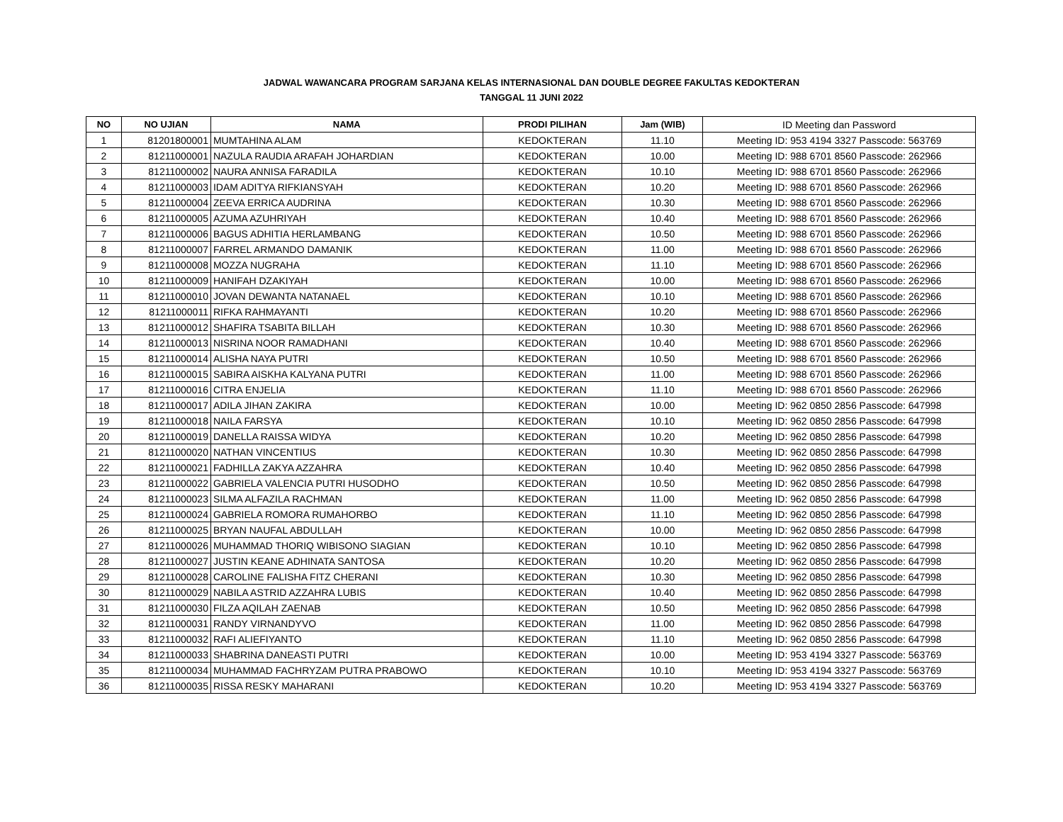JADWAL WAWANCARA PROGRAM SARJANA KELAS INTERNASIONAL DAN DOUBLE DEGREE FAKULTAS KEDOKTERAN
TANGGAL 11 JUNI 2022
| NO | NO UJIAN | NAMA | PRODI PILIHAN | Jam (WIB) | ID Meeting dan Password |
| --- | --- | --- | --- | --- | --- |
| 1 | 81201800001 | MUMTAHINA ALAM | KEDOKTERAN | 11.10 | Meeting ID: 953 4194 3327 Passcode: 563769 |
| 2 | 81211000001 | NAZULA RAUDIA ARAFAH JOHARDIAN | KEDOKTERAN | 10.00 | Meeting ID: 988 6701 8560 Passcode: 262966 |
| 3 | 81211000002 | NAURA ANNISA FARADILA | KEDOKTERAN | 10.10 | Meeting ID: 988 6701 8560 Passcode: 262966 |
| 4 | 81211000003 | IDAM ADITYA RIFKIANSYAH | KEDOKTERAN | 10.20 | Meeting ID: 988 6701 8560 Passcode: 262966 |
| 5 | 81211000004 | ZEEVA ERRICA AUDRINA | KEDOKTERAN | 10.30 | Meeting ID: 988 6701 8560 Passcode: 262966 |
| 6 | 81211000005 | AZUMA AZUHRIYAH | KEDOKTERAN | 10.40 | Meeting ID: 988 6701 8560 Passcode: 262966 |
| 7 | 81211000006 | BAGUS ADHITIA HERLAMBANG | KEDOKTERAN | 10.50 | Meeting ID: 988 6701 8560 Passcode: 262966 |
| 8 | 81211000007 | FARREL ARMANDO DAMANIK | KEDOKTERAN | 11.00 | Meeting ID: 988 6701 8560 Passcode: 262966 |
| 9 | 81211000008 | MOZZA NUGRAHA | KEDOKTERAN | 11.10 | Meeting ID: 988 6701 8560 Passcode: 262966 |
| 10 | 81211000009 | HANIFAH DZAKIYAH | KEDOKTERAN | 10.00 | Meeting ID: 988 6701 8560 Passcode: 262966 |
| 11 | 81211000010 | JOVAN DEWANTA NATANAEL | KEDOKTERAN | 10.10 | Meeting ID: 988 6701 8560 Passcode: 262966 |
| 12 | 81211000011 | RIFKA RAHMAYANTI | KEDOKTERAN | 10.20 | Meeting ID: 988 6701 8560 Passcode: 262966 |
| 13 | 81211000012 | SHAFIRA TSABITA BILLAH | KEDOKTERAN | 10.30 | Meeting ID: 988 6701 8560 Passcode: 262966 |
| 14 | 81211000013 | NISRINA NOOR RAMADHANI | KEDOKTERAN | 10.40 | Meeting ID: 988 6701 8560 Passcode: 262966 |
| 15 | 81211000014 | ALISHA NAYA PUTRI | KEDOKTERAN | 10.50 | Meeting ID: 988 6701 8560 Passcode: 262966 |
| 16 | 81211000015 | SABIRA AISKHA KALYANA PUTRI | KEDOKTERAN | 11.00 | Meeting ID: 988 6701 8560 Passcode: 262966 |
| 17 | 81211000016 | CITRA ENJELIA | KEDOKTERAN | 11.10 | Meeting ID: 988 6701 8560 Passcode: 262966 |
| 18 | 81211000017 | ADILA JIHAN ZAKIRA | KEDOKTERAN | 10.00 | Meeting ID: 962 0850 2856 Passcode: 647998 |
| 19 | 81211000018 | NAILA FARSYA | KEDOKTERAN | 10.10 | Meeting ID: 962 0850 2856 Passcode: 647998 |
| 20 | 81211000019 | DANELLA RAISSA WIDYA | KEDOKTERAN | 10.20 | Meeting ID: 962 0850 2856 Passcode: 647998 |
| 21 | 81211000020 | NATHAN VINCENTIUS | KEDOKTERAN | 10.30 | Meeting ID: 962 0850 2856 Passcode: 647998 |
| 22 | 81211000021 | FADHILLA ZAKYA AZZAHRA | KEDOKTERAN | 10.40 | Meeting ID: 962 0850 2856 Passcode: 647998 |
| 23 | 81211000022 | GABRIELA VALENCIA PUTRI HUSODHO | KEDOKTERAN | 10.50 | Meeting ID: 962 0850 2856 Passcode: 647998 |
| 24 | 81211000023 | SILMA ALFAZILA RACHMAN | KEDOKTERAN | 11.00 | Meeting ID: 962 0850 2856 Passcode: 647998 |
| 25 | 81211000024 | GABRIELA ROMORA RUMAHORBO | KEDOKTERAN | 11.10 | Meeting ID: 962 0850 2856 Passcode: 647998 |
| 26 | 81211000025 | BRYAN NAUFAL ABDULLAH | KEDOKTERAN | 10.00 | Meeting ID: 962 0850 2856 Passcode: 647998 |
| 27 | 81211000026 | MUHAMMAD THORIQ WIBISONO SIAGIAN | KEDOKTERAN | 10.10 | Meeting ID: 962 0850 2856 Passcode: 647998 |
| 28 | 81211000027 | JUSTIN KEANE ADHINATA SANTOSA | KEDOKTERAN | 10.20 | Meeting ID: 962 0850 2856 Passcode: 647998 |
| 29 | 81211000028 | CAROLINE FALISHA FITZ CHERANI | KEDOKTERAN | 10.30 | Meeting ID: 962 0850 2856 Passcode: 647998 |
| 30 | 81211000029 | NABILA ASTRID AZZAHRA LUBIS | KEDOKTERAN | 10.40 | Meeting ID: 962 0850 2856 Passcode: 647998 |
| 31 | 81211000030 | FILZA AQILAH ZAENAB | KEDOKTERAN | 10.50 | Meeting ID: 962 0850 2856 Passcode: 647998 |
| 32 | 81211000031 | RANDY VIRNANDYVO | KEDOKTERAN | 11.00 | Meeting ID: 962 0850 2856 Passcode: 647998 |
| 33 | 81211000032 | RAFI ALIEFIYANTO | KEDOKTERAN | 11.10 | Meeting ID: 962 0850 2856 Passcode: 647998 |
| 34 | 81211000033 | SHABRINA DANEASTI PUTRI | KEDOKTERAN | 10.00 | Meeting ID: 953 4194 3327 Passcode: 563769 |
| 35 | 81211000034 | MUHAMMAD FACHRYZAM PUTRA PRABOWO | KEDOKTERAN | 10.10 | Meeting ID: 953 4194 3327 Passcode: 563769 |
| 36 | 81211000035 | RISSA RESKY MAHARANI | KEDOKTERAN | 10.20 | Meeting ID: 953 4194 3327 Passcode: 563769 |